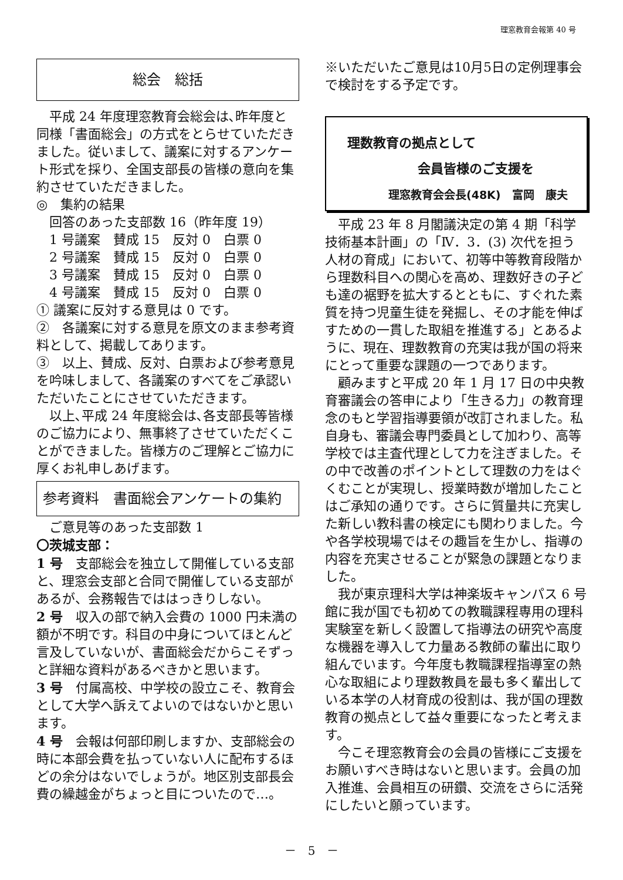理窓教育会報第 40 号
総会　総括
平成 24 年度理窓教育会総会は､昨年度と同様「書面総会」の方式をとらせていただきました。従いまして、議案に対するアンケート形式を採り、全国支部長の皆様の意向を集約させていただきました。
◎　集約の結果
回答のあった支部数 16（昨年度 19）
1 号議案　賛成 15　反対 0　白票 0
2 号議案　賛成 15　反対 0　白票 0
3 号議案　賛成 15　反対 0　白票 0
4 号議案　賛成 15　反対 0　白票 0
① 議案に反対する意見は 0 です。
②　各議案に対する意見を原文のまま参考資料として、掲載してあります。
③　以上、賛成、反対、白票および参考意見を吟味しまして、各議案のすべてをご承認いただいたことにさせていただきます。
以上､平成 24 年度総会は､各支部長等皆様のご協力により、無事終了させていただくことができました。皆様方のご理解とご協力に厚くお礼申しあげます。
参考資料　書面総会アンケートの集約
ご意見等のあった支部数 1
〇茨城支部：
1 号　支部総会を独立して開催している支部と、理窓会支部と合同で開催している支部があるが、会務報告でははっきりしない。
2 号　収入の部で納入会費の 1000 円未満の額が不明です。科目の中身についてほとんど言及していないが、書面総会だからこそずっと詳細な資料があるべきかと思います。
3 号　付属高校、中学校の設立こそ、教育会として大学へ訴えてよいのではないかと思います。
4 号　会報は何部印刷しますか、支部総会の時に本部会費を払っていない人に配布するほどの余分はないでしょうが。地区別支部長会費の繰越金がちょっと目についたので…。
※いただいたご意見は10月5日の定例理事会で検討をする予定です。
理数教育の拠点として
会員皆様のご支援を
理窓教育会会長(48K)　富岡　康夫
平成 23 年 8 月閣議決定の第 4 期「科学技術基本計画」の「Ⅳ．3．(3) 次代を担う人材の育成」において、初等中等教育段階から理数科目への関心を高め、理数好きの子ども達の裾野を拡大するとともに、すぐれた素質を持つ児童生徒を発掘し、その才能を伸ばすための一貫した取組を推進する」とあるように、現在、理数教育の充実は我が国の将来にとって重要な課題の一つであります。
顧みますと平成 20 年 1 月 17 日の中央教育審議会の答申により「生きる力」の教育理念のもと学習指導要領が改訂されました。私自身も、審議会専門委員として加わり、高等学校では主査代理として力を注ぎました。その中で改善のポイントとして理数の力をはぐくむことが実現し、授業時数が増加したことはご承知の通りです。さらに質量共に充実した新しい教科書の検定にも関わりました。今や各学校現場ではその趣旨を生かし、指導の内容を充実させることが緊急の課題となりました。
我が東京理科大学は神楽坂キャンパス 6 号館に我が国でも初めての教職課程専用の理科実験室を新しく設置して指導法の研究や高度な機器を導入して力量ある教師の輩出に取り組んでいます。今年度も教職課程指導室の熱心な取組により理数教員を最も多く輩出している本学の人材育成の役割は、我が国の理数教育の拠点として益々重要になったと考えます。
今こそ理窓教育会の会員の皆様にご支援をお願いすべき時はないと思います。会員の加入推進、会員相互の研鑽、交流をさらに活発にしたいと願っています。
－　5　－